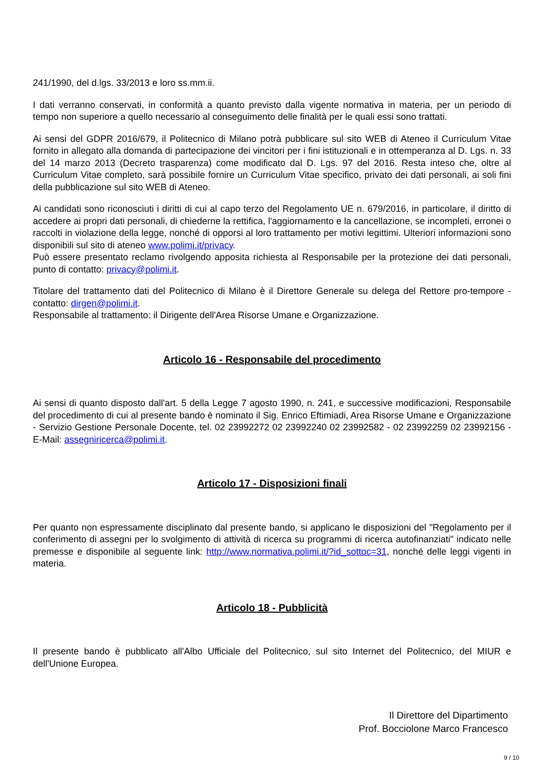241/1990, del d.lgs. 33/2013 e loro ss.mm.ii.
I dati verranno conservati, in conformità a quanto previsto dalla vigente normativa in materia, per un periodo di tempo non superiore a quello necessario al conseguimento delle finalità per le quali essi sono trattati.
Ai sensi del GDPR 2016/679, il Politecnico di Milano potrà pubblicare sul sito WEB di Ateneo il Curriculum Vitae fornito in allegato alla domanda di partecipazione dei vincitori per i fini istituzionali e in ottemperanza al D. Lgs. n. 33 del 14 marzo 2013 (Decreto trasparenza) come modificato dal D. Lgs. 97 del 2016. Resta inteso che, oltre al Curriculum Vitae completo, sarà possibile fornire un Curriculum Vitae specifico, privato dei dati personali, ai soli fini della pubblicazione sul sito WEB di Ateneo.
Ai candidati sono riconosciuti i diritti di cui al capo terzo del Regolamento UE n. 679/2016, in particolare, il diritto di accedere ai propri dati personali, di chiederne la rettifica, l'aggiornamento e la cancellazione, se incompleti, erronei o raccolti in violazione della legge, nonché di opporsi al loro trattamento per motivi legittimi. Ulteriori informazioni sono disponibili sul sito di ateneo www.polimi.it/privacy.
Può essere presentato reclamo rivolgendo apposita richiesta al Responsabile per la protezione dei dati personali, punto di contatto: privacy@polimi.it.
Titolare del trattamento dati del Politecnico di Milano è il Direttore Generale su delega del Rettore pro-tempore - contatto: dirgen@polimi.it.
Responsabile al trattamento: il Dirigente dell'Area Risorse Umane e Organizzazione.
Articolo 16 - Responsabile del procedimento
Ai sensi di quanto disposto dall'art. 5 della Legge 7 agosto 1990, n. 241, e successive modificazioni, Responsabile del procedimento di cui al presente bando è nominato il Sig. Enrico Eftimiadi, Area Risorse Umane e Organizzazione - Servizio Gestione Personale Docente, tel. 02 23992272 02 23992240 02 23992582 - 02 23992259 02 23992156 - E-Mail: assegniricerca@polimi.it.
Articolo 17 - Disposizioni finali
Per quanto non espressamente disciplinato dal presente bando, si applicano le disposizioni del "Regolamento per il conferimento di assegni per lo svolgimento di attività di ricerca su programmi di ricerca autofinanziati" indicato nelle premesse e disponibile al seguente link: http://www.normativa.polimi.it/?id_sottoc=31, nonché delle leggi vigenti in materia.
Articolo 18 - Pubblicità
Il presente bando è pubblicato all'Albo Ufficiale del Politecnico, sul sito Internet del Politecnico, del MIUR e dell'Unione Europea.
Il Direttore del Dipartimento
Prof. Bocciolone Marco Francesco
9 / 10